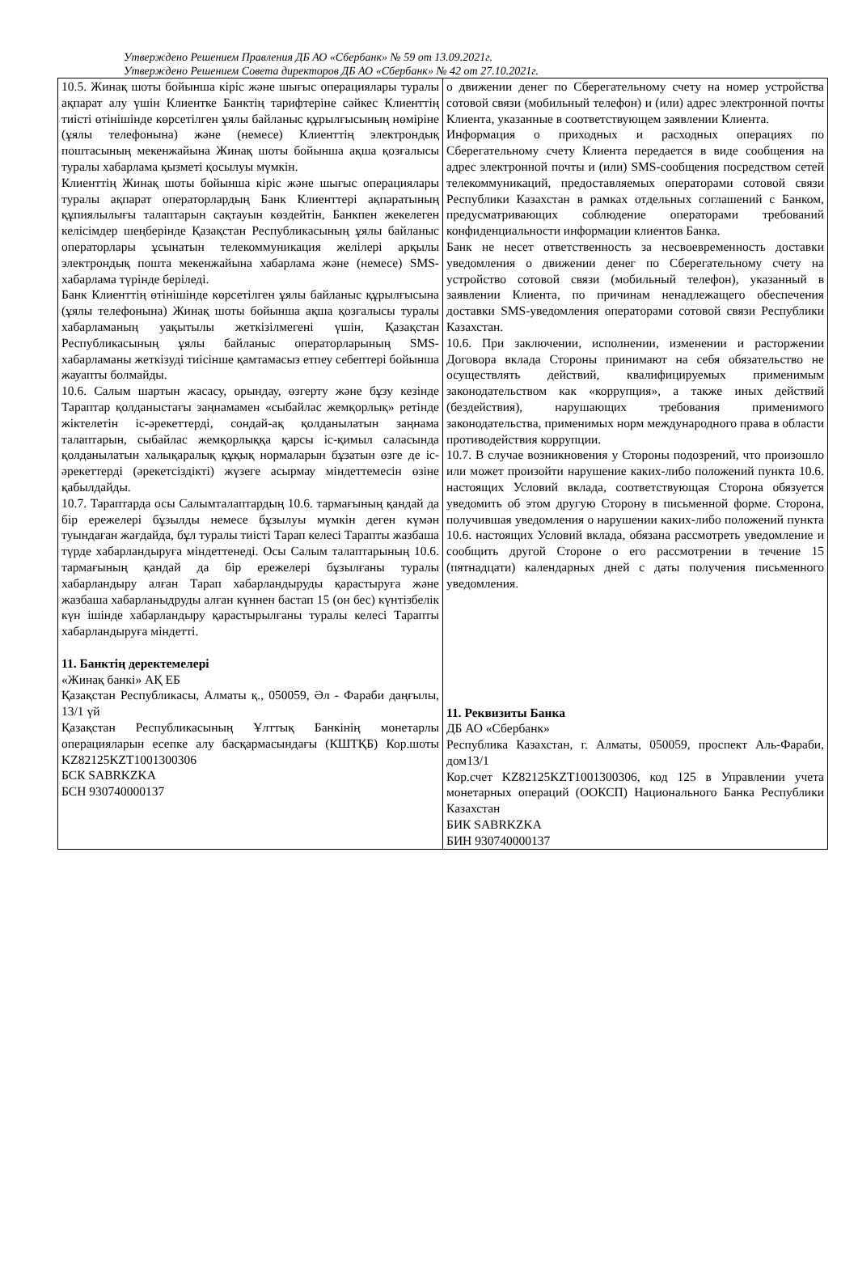Утверждено Решением Правления ДБ АО «Сбербанк» № 59 от 13.09.2021г.
Утверждено Решением Совета директоров ДБ АО «Сбербанк» № 42 от 27.10.2021г.
| 10.5. Жинақ шоты бойынша кіріс және шығыс операциялары туралы ақпарат алу үшін Клиентке Банктің тарифтеріне сәйкес Клиенттің тиісті өтінішінде көрсетілген ұялы байланыс құрылғысының нөміріне (ұялы телефонына) және (немесе) Клиенттің электрондық поштасының мекенжайына Жинақ шоты бойынша ақша қозғалысы туралы хабарлама қызметі қосылуы мүмкін. Клиенттің Жинақ шоты бойынша кіріс және шығыс операциялары туралы ақпарат операторлардың Банк Клиенттері ақпаратының құпиялылығы талаптарын сақтауын көздейтін, Банкпен жекелеген келісімдер шеңберінде Қазақстан Республикасының ұялы байланыс операторлары ұсынатын телекоммуникация желілері арқылы электрондық пошта мекенжайына хабарлама және (немесе) SMS-хабарлама түрінде беріледі. Банк Клиенттің өтінішінде көрсетілген ұялы байланыс құрылғысына (ұялы телефонына) Жинақ шоты бойынша ақша қозғалысы туралы хабарламаның уақытылы жеткізілмегені үшін, Қазақстан Республикасының ұялы байланыс операторларының SMS-хабарламаны жеткізуді тиісінше қамтамасыз етпеу себептері бойынша жауапты болмайды. 10.6. Салым шартын жасасу, орындау, өзгерту және бұзу кезінде Тараптар қолданыстағы заңнамамен «сыбайлас жемқорлық» ретінде жіктелетін іс-әрекеттерді, сондай-ақ қолданылатын заңнама талаптарын, сыбайлас жемқорлыққа қарсы іс-қимыл саласында қолданылатын халықаралық құқық нормаларын бұзатын өзге де іс-әрекеттерді (әрекетсіздікті) жүзеге асырмау міндеттемесін өзіне қабылдайды. 10.7. Тараптарда осы Салымталаптардың 10.6. тармағының қандай да бір ережелері бұзылды немесе бұзылуы мүмкін деген күмән туындаған жағдайда, бұл туралы тиісті Тарап келесі Тарапты жазбаша түрде хабарландыруға міндеттенеді. Осы Салым талаптарының 10.6. тармағының қандай да бір ережелері бұзылғаны туралы хабарландыру алған Тарап хабарландыруды қарастыруға және жазбаша хабарланыдруды алған күннен бастап 15 (он бес) күнтізбелік күн ішінде хабарландыру қарастырылғаны туралы келесі Тарапты хабарландыруға міндетті. 11. Банктің деректемелері «Жинақ банкі» АҚ ЕБ Қазақстан Республикасы, Алматы қ., 050059, Әл - Фараби даңғылы, 13/1 үй Қазақстан Республикасының Ұлттық Банкінің монетарлы операцияларын есепке алу басқармасындағы (КШТҚБ) Кор.шоты KZ82125KZT1001300306 БСК SABRKZKA БСН 930740000137 | о движении денег по Сберегательному счету на номер устройства сотовой связи (мобильный телефон) и (или) адрес электронной почты Клиента, указанные в соответствующем заявлении Клиента. Информация о приходных и расходных операциях по Сберегательному счету Клиента передается в виде сообщения на адрес электронной почты и (или) SMS-сообщения посредством сетей телекоммуникаций, предоставляемых операторами сотовой связи Республики Казахстан в рамках отдельных соглашений с Банком, предусматривающих соблюдение операторами требований конфиденциальности информации клиентов Банка. Банк не несет ответственность за несвоевременность доставки уведомления о движении денег по Сберегательному счету на устройство сотовой связи (мобильный телефон), указанный в заявлении Клиента, по причинам ненадлежащего обеспечения доставки SMS-уведомления операторами сотовой связи Республики Казахстан. 10.6. При заключении, исполнении, изменении и расторжении Договора вклада Стороны принимают на себя обязательство не осуществлять действий, квалифицируемых применимым законодательством как «коррупция», а также иных действий (бездействия), нарушающих требования применимого законодательства, применимых норм международного права в области противодействия коррупции. 10.7. В случае возникновения у Стороны подозрений, что произошло или может произойти нарушение каких-либо положений пункта 10.6. настоящих Условий вклада, соответствующая Сторона обязуется уведомить об этом другую Сторону в письменной форме. Сторона, получившая уведомления о нарушении каких-либо положений пункта 10.6. настоящих Условий вклада, обязана рассмотреть уведомление и сообщить другой Стороне о его рассмотрении в течение 15 (пятнадцати) календарных дней с даты получения письменного уведомления. 11. Реквизиты Банка ДБ АО «Сбербанк» Республика Казахстан, г. Алматы, 050059, проспект Аль-Фараби, дом13/1 Кор.счет KZ82125KZT1001300306, код 125 в Управлении учета монетарных операций (ООКСП) Национального Банка Республики Казахстан БИК SABRKZKA БИН 930740000137 |